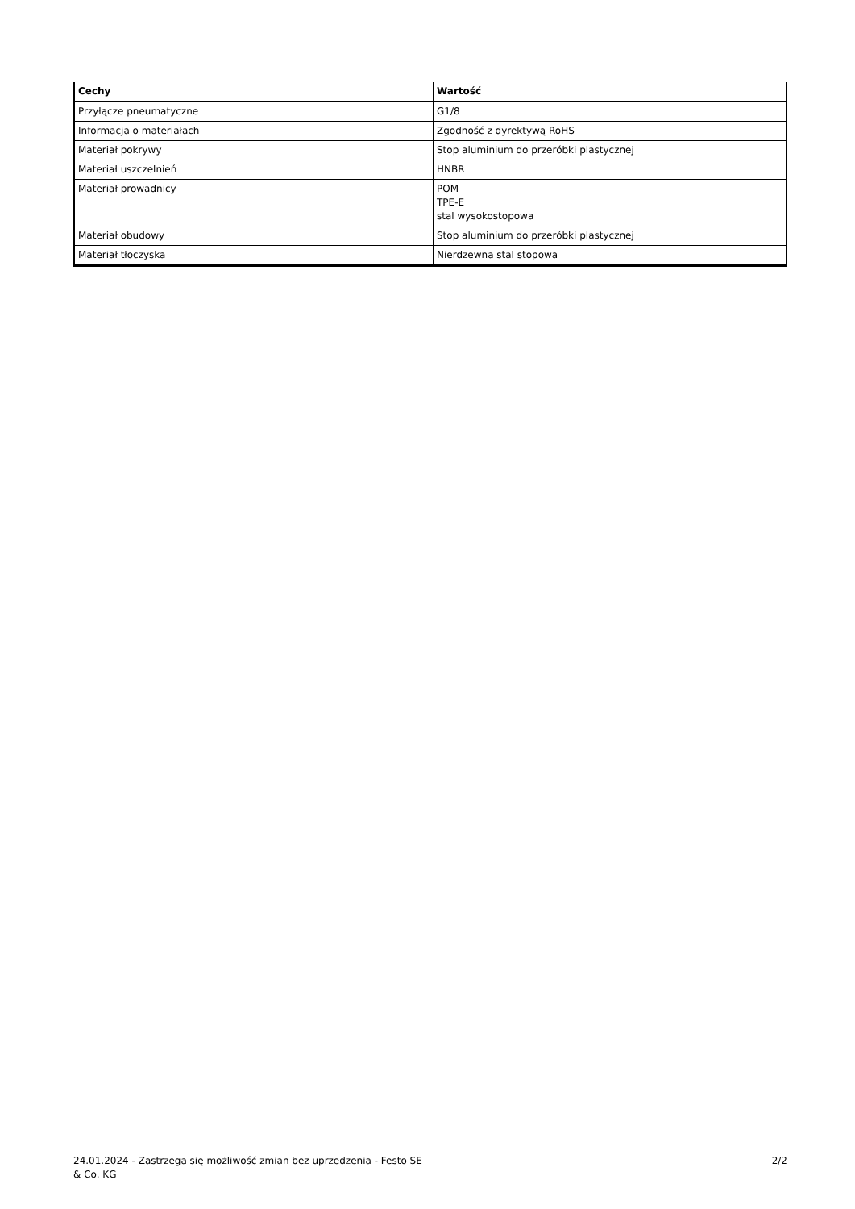| Cechy | Wartość |
| --- | --- |
| Przyłącze pneumatyczne | G1/8 |
| Informacja o materiałach | Zgodność z dyrektywą RoHS |
| Materiał pokrywy | Stop aluminium do przeróbki plastycznej |
| Materiał uszczelnień | HNBR |
| Materiał prowadnicy | POM TPE-E stal wysokostopowa |
| Materiał obudowy | Stop aluminium do przeróbki plastycznej |
| Materiał tłoczyska | Nierdzewna stal stopowa |
24.01.2024 - Zastrzega się możliwość zmian bez uprzedzenia - Festo SE & Co. KG
2/2